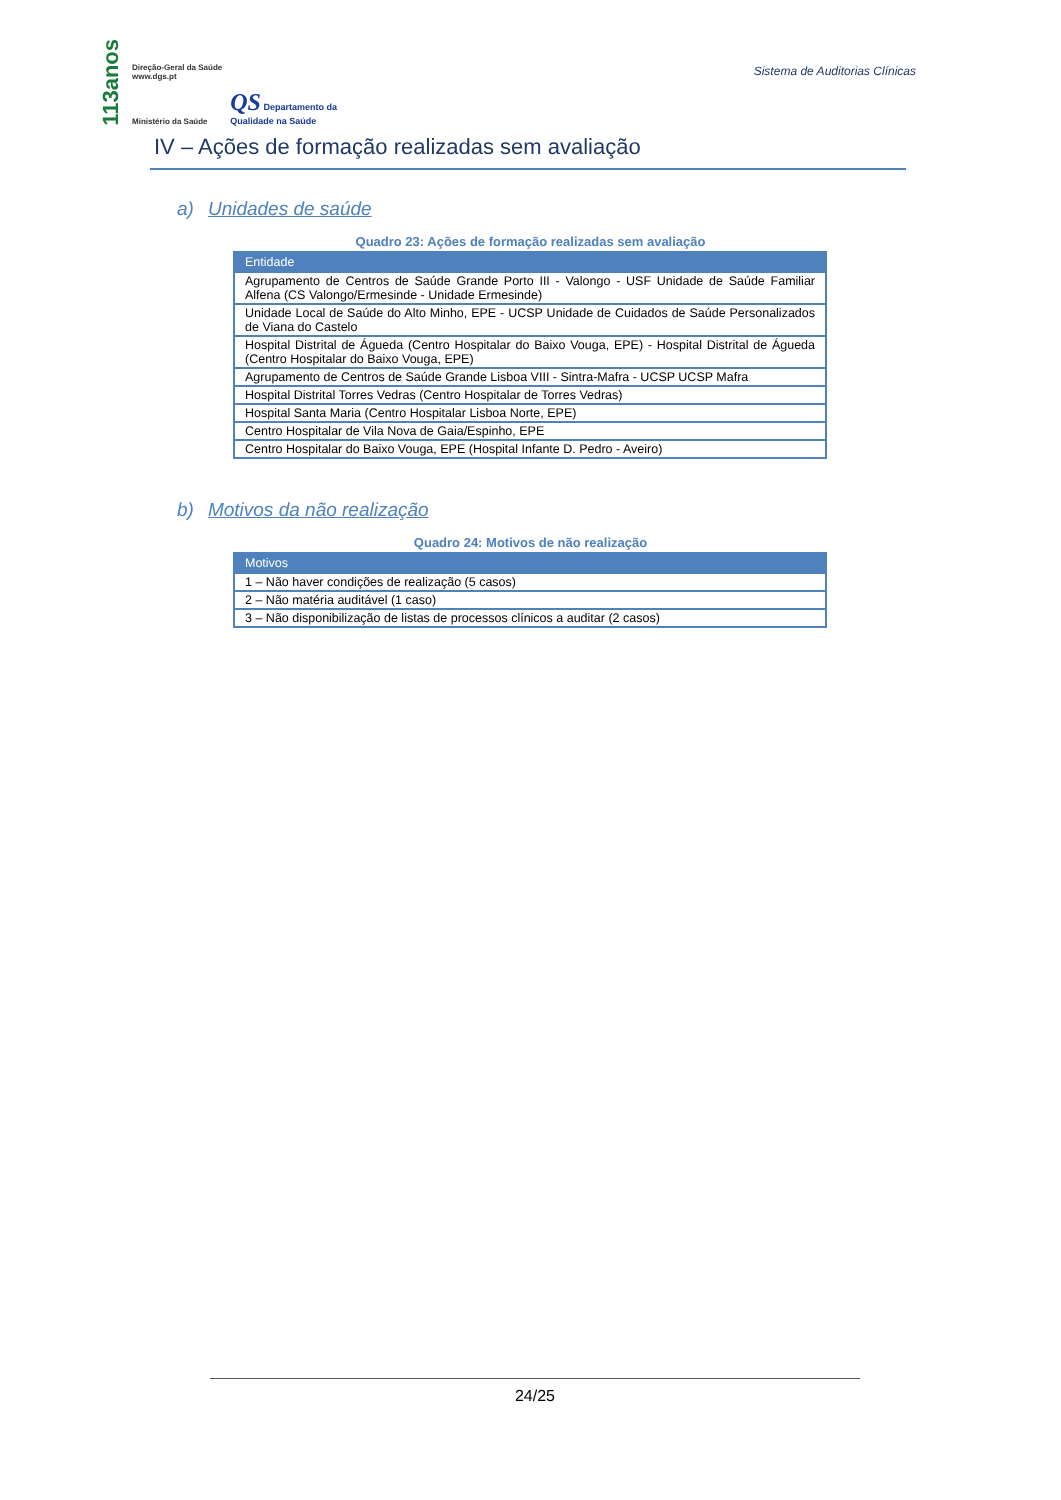113anos Direção-Geral da Saúde
www.dgs.pt
Ministério da Saúde QS Departamento da
Qualidade na Saúde
Sistema de Auditorias Clínicas
IV – Ações de formação realizadas sem avaliação
a) Unidades de saúde
Quadro 23: Ações de formação realizadas sem avaliação
| Entidade |
| --- |
| Agrupamento de Centros de Saúde Grande Porto III - Valongo - USF Unidade de Saúde Familiar Alfena (CS Valongo/Ermesinde - Unidade Ermesinde) |
| Unidade Local de Saúde do Alto Minho, EPE - UCSP Unidade de Cuidados de Saúde Personalizados de Viana do Castelo |
| Hospital Distrital de Águeda (Centro Hospitalar do Baixo Vouga, EPE) - Hospital Distrital de Águeda (Centro Hospitalar do Baixo Vouga, EPE) |
| Agrupamento de Centros de Saúde Grande Lisboa VIII - Sintra-Mafra - UCSP UCSP Mafra |
| Hospital Distrital Torres Vedras (Centro Hospitalar de Torres Vedras) |
| Hospital Santa Maria (Centro Hospitalar Lisboa Norte, EPE) |
| Centro Hospitalar de Vila Nova de Gaia/Espinho, EPE |
| Centro Hospitalar do Baixo Vouga, EPE (Hospital Infante D. Pedro - Aveiro) |
b) Motivos da não realização
Quadro 24: Motivos de não realização
| Motivos |
| --- |
| 1 – Não haver condições de realização (5 casos) |
| 2 – Não matéria auditável (1 caso) |
| 3 – Não disponibilização de listas de processos clínicos a auditar (2 casos) |
24/25